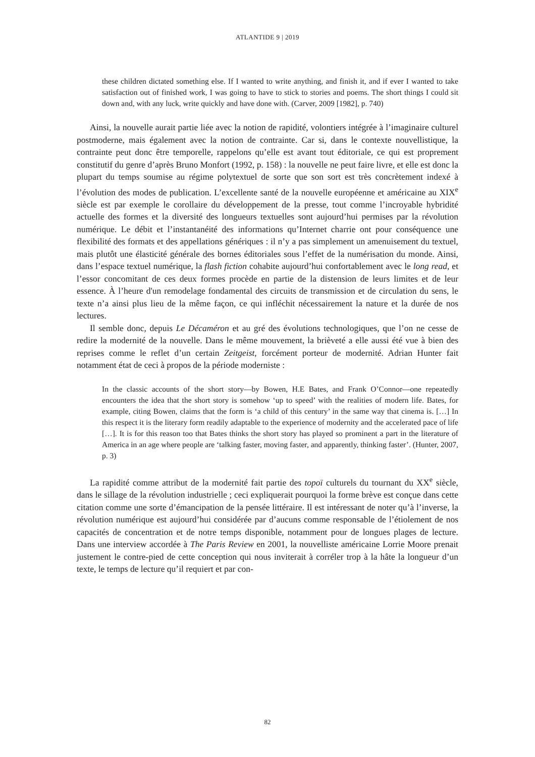ATLANTIDE 9 | 2019
these children dictated something else. If I wanted to write anything, and finish it, and if ever I wanted to take satisfaction out of finished work, I was going to have to stick to stories and poems. The short things I could sit down and, with any luck, write quickly and have done with. (Carver, 2009 [1982], p. 740)
Ainsi, la nouvelle aurait partie liée avec la notion de rapidité, volontiers intégrée à l’imaginaire culturel postmoderne, mais également avec la notion de contrainte. Car si, dans le contexte nouvellistique, la contrainte peut donc être temporelle, rappelons qu’elle est avant tout éditoriale, ce qui est proprement constitutif du genre d’après Bruno Monfort (1992, p. 158) : la nouvelle ne peut faire livre, et elle est donc la plupart du temps soumise au régime polytextuel de sorte que son sort est très concrètement indexé à l’évolution des modes de publication. L’excellente santé de la nouvelle européenne et américaine au XIX<sup>e</sup> siècle est par exemple le corollaire du développement de la presse, tout comme l’incroyable hybridité actuelle des formes et la diversité des longueurs textuelles sont aujourd’hui permises par la révolution numérique. Le débit et l’instantanéité des informations qu’Internet charrie ont pour conséquence une flexibilité des formats et des appellations génériques : il n’y a pas simplement un amenuisement du textuel, mais plutôt une élasticité générale des bornes éditoriales sous l’effet de la numérisation du monde. Ainsi, dans l’espace textuel numérique, la flash fiction cohabite aujourd’hui confortablement avec le long read, et l’essor concomitant de ces deux formes procède en partie de la distension de leurs limites et de leur essence. À l’heure d'un remodelage fondamental des circuits de transmission et de circulation du sens, le texte n’a ainsi plus lieu de la même façon, ce qui infléchit nécessairement la nature et la durée de nos lectures.
Il semble donc, depuis Le Décaméron et au gré des évolutions technologiques, que l’on ne cesse de redire la modernité de la nouvelle. Dans le même mouvement, la brièveté a elle aussi été vue à bien des reprises comme le reflet d’un certain Zeitgeist, forcément porteur de modernité. Adrian Hunter fait notamment état de ceci à propos de la période moderniste :
In the classic accounts of the short story—by Bowen, H.E Bates, and Frank O’Connor—one repeatedly encounters the idea that the short story is somehow ‘up to speed’ with the realities of modern life. Bates, for example, citing Bowen, claims that the form is ‘a child of this century’ in the same way that cinema is. […] In this respect it is the literary form readily adaptable to the experience of modernity and the accelerated pace of life […]. It is for this reason too that Bates thinks the short story has played so prominent a part in the literature of America in an age where people are ‘talking faster, moving faster, and apparently, thinking faster’. (Hunter, 2007, p. 3)
La rapidité comme attribut de la modernité fait partie des topoï culturels du tournant du XX<sup>e</sup> siècle, dans le sillage de la révolution industrielle ; ceci expliquerait pourquoi la forme brève est conçue dans cette citation comme une sorte d’émancipation de la pensée littéraire. Il est intéressant de noter qu’à l’inverse, la révolution numérique est aujourd’hui considérée par d’aucuns comme responsable de l’étiolement de nos capacités de concentration et de notre temps disponible, notamment pour de longues plages de lecture. Dans une interview accordée à The Paris Review en 2001, la nouvelliste américaine Lorrie Moore prenait justement le contre-pied de cette conception qui nous inviterait à corréler trop à la hâte la longueur d’un texte, le temps de lecture qu’il requiert et par con-
82